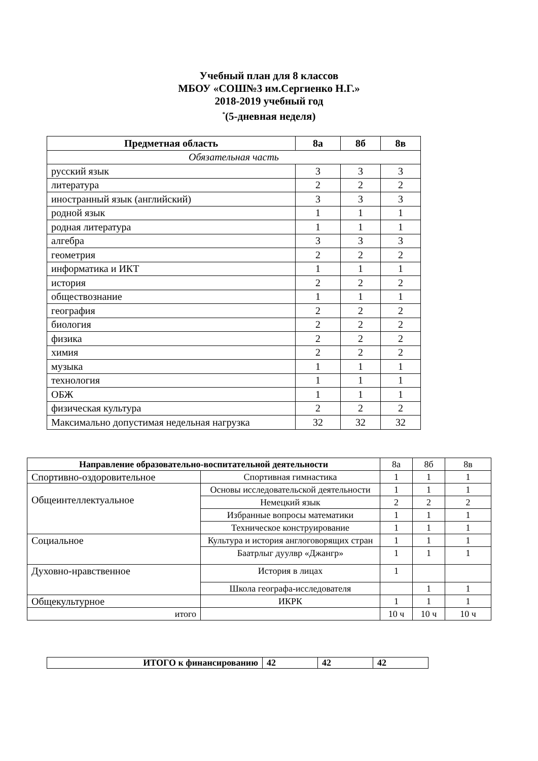Учебный план для 8 классов
МБОУ «СОШ№3 им.Сергиенко Н.Г.»
2018-2019 учебный год
<sup>*</sup> (5-дневная неделя)
| Предметная область | 8а | 8б | 8в |
| --- | --- | --- | --- |
| Обязательная часть | | | |
| русский язык | 3 | 3 | 3 |
| литература | 2 | 2 | 2 |
| иностранный язык (английский) | 3 | 3 | 3 |
| родной язык | 1 | 1 | 1 |
| родная литература | 1 | 1 | 1 |
| алгебра | 3 | 3 | 3 |
| геометрия | 2 | 2 | 2 |
| информатика и ИКТ | 1 | 1 | 1 |
| история | 2 | 2 | 2 |
| обществознание | 1 | 1 | 1 |
| география | 2 | 2 | 2 |
| биология | 2 | 2 | 2 |
| физика | 2 | 2 | 2 |
| химия | 2 | 2 | 2 |
| музыка | 1 | 1 | 1 |
| технология | 1 | 1 | 1 |
| ОБЖ | 1 | 1 | 1 |
| физическая культура | 2 | 2 | 2 |
| Максимально допустимая недельная нагрузка | 32 | 32 | 32 |
| Направление образовательно-воспитательной деятельности | | 8а | 8б | 8в |
| Спортивно-оздоровительное | Спортивная гимнастика | 1 | 1 | 1 |
| Общеинтеллектуальное | Основы исследовательской деятельности | 1 | 1 | 1 |
| | Немецкий язык | 2 | 2 | 2 |
| | Избранные вопросы математики | 1 | 1 | 1 |
| | Техническое конструирование | 1 | 1 | 1 |
| Социальное | Культура и история англоговорящих стран | 1 | 1 | 1 |
| | Баатрлыг дуулвр «Джангр» | 1 | 1 | 1 |
| Духовно-нравственное | История в лицах | 1 | | |
| | Школа географа-исследователя | | 1 | 1 |
| Общекультурное | ИКРК | 1 | 1 | 1 |
| итого | | 10 ч | 10 ч | 10 ч |
| ИТОГО к финансированию | 42 | 42 | 42 |